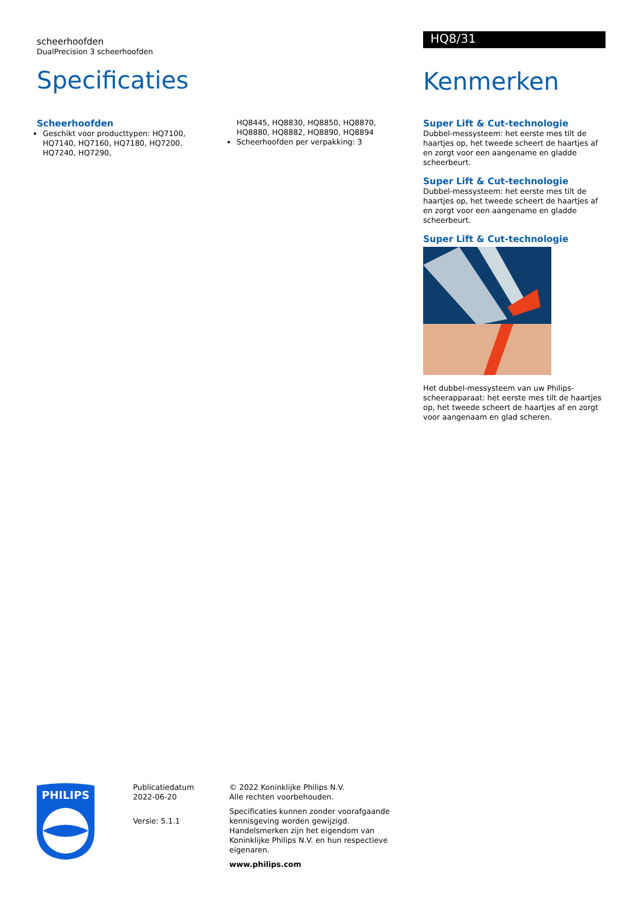scheerhoofden
DualPrecision 3 scheerhoofden
Specificaties
Scheerhoofden
Geschikt voor producttypen: HQ7100, HQ7140, HQ7160, HQ7180, HQ7200, HQ7240, HQ7290,
HQ8445, HQ8830, HQ8850, HQ8870, HQ8880, HQ8882, HQ8890, HQ8894
Scheerhoofden per verpakking: 3
HQ8/31
Kenmerken
Super Lift & Cut-technologie
Dubbel-messysteem: het eerste mes tilt de haartjes op, het tweede scheert de haartjes af en zorgt voor een aangename en gladde scheerbeurt.
Super Lift & Cut-technologie
Dubbel-messysteem: het eerste mes tilt de haartjes op, het tweede scheert de haartjes af en zorgt voor een aangename en gladde scheerbeurt.
Super Lift & Cut-technologie
Het dubbel-messysteem van uw Philips-scheerapparaat: het eerste mes tilt de haartjes op, het tweede scheert de haartjes af en zorgt voor aangenaam en glad scheren.
PHILIPS
Publicatiedatum
2022-06-20
Versie: 5.1.1
© 2022 Koninklijke Philips N.V.
Alle rechten voorbehouden.
Specificaties kunnen zonder voorafgaande kennisgeving worden gewijzigd. Handelsmerken zijn het eigendom van Koninklijke Philips N.V. en hun respectieve eigenaren.
www.philips.com